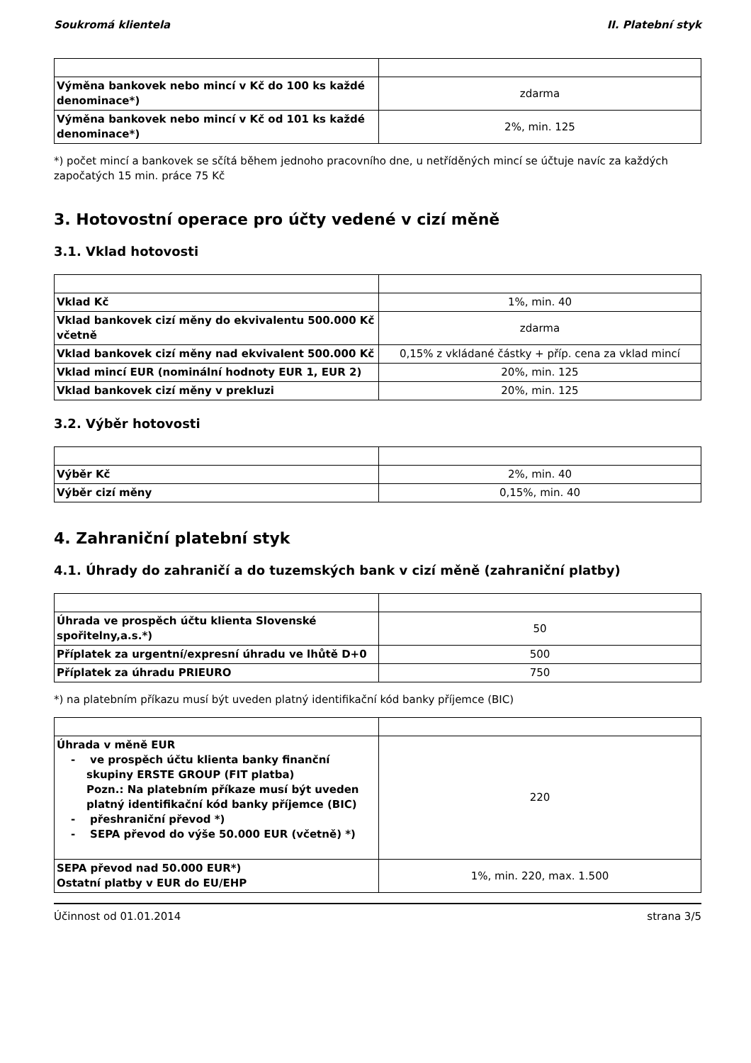Soukromá klientela II. Platební styk
| Výměna bankovek nebo mincí v Kč do 100 ks každé denominace*) | zdarma |
| Výměna bankovek nebo mincí v Kč od 101 ks každé denominace*) | 2%, min. 125 |
*) počet mincí a bankovek se sčítá během jednoho pracovního dne, u netříděných mincí se účtuje navíc za každých započatých 15 min. práce 75 Kč
3. Hotovostní operace pro účty vedené v cizí měně
3.1. Vklad hotovosti
| Vklad Kč | 1%, min. 40 |
| Vklad bankovek cizí měny do ekvivalentu 500.000 Kč včetně | zdarma |
| Vklad bankovek cizí měny nad ekvivalent 500.000 Kč | 0,15% z vkládané částky + příp. cena za vklad mincí |
| Vklad mincí EUR (nominální hodnoty EUR 1, EUR 2) | 20%, min. 125 |
| Vklad bankovek cizí měny v prekluzi | 20%, min. 125 |
3.2. Výběr hotovosti
| Výběr Kč | 2%, min. 40 |
| Výběr cizí měny | 0,15%, min. 40 |
4. Zahraniční platební styk
4.1. Úhrady do zahraničí a do tuzemských bank v cizí měně (zahraniční platby)
| Úhrada ve prospěch účtu klienta Slovenské spořitelny,a.s.*) | 50 |
| Příplatek za urgentní/expresní úhradu ve lhůtě D+0 | 500 |
| Příplatek za úhradu PRIEURO | 750 |
*) na platebním příkazu musí být uveden platný identifikační kód banky příjemce (BIC)
| Úhrada v měně EUR - ve prospěch účtu klienta banky finanční skupiny ERSTE GROUP (FIT platba) Pozn.: Na platebním příkaze musí být uveden platný identifikační kód banky příjemce (BIC) - přeshraniční převod *) - SEPA převod do výše 50.000 EUR (včetně) *) | 220 |
| SEPA převod nad 50.000 EUR*) Ostatní platby v EUR do EU/EHP | 1%, min. 220, max. 1.500 |
Účinnost od 01.01.2014 strana 3/5